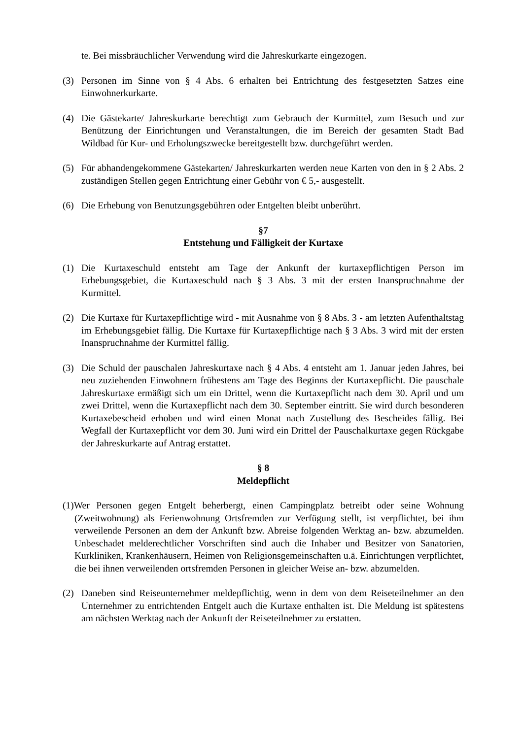te. Bei missbräuchlicher Verwendung wird die Jahreskurkarte eingezogen.
(3) Personen im Sinne von § 4 Abs. 6 erhalten bei Entrichtung des festgesetzten Satzes eine Einwohnerkurkarte.
(4) Die Gästekarte/ Jahreskurkarte berechtigt zum Gebrauch der Kurmittel, zum Besuch und zur Benützung der Einrichtungen und Veranstaltungen, die im Bereich der gesamten Stadt Bad Wildbad für Kur- und Erholungszwecke bereitgestellt bzw. durchgeführt werden.
(5) Für abhandengekommene Gästekarten/ Jahreskurkarten werden neue Karten von den in § 2 Abs. 2 zuständigen Stellen gegen Entrichtung einer Gebühr von € 5,- ausgestellt.
(6) Die Erhebung von Benutzungsgebühren oder Entgelten bleibt unberührt.
§7
Entstehung und Fälligkeit der Kurtaxe
(1) Die Kurtaxeschuld entsteht am Tage der Ankunft der kurtaxepflichtigen Person im Erhebungsgebiet, die Kurtaxeschuld nach § 3 Abs. 3 mit der ersten Inanspruchnahme der Kurmittel.
(2) Die Kurtaxe für Kurtaxepflichtige wird - mit Ausnahme von § 8 Abs. 3 - am letzten Aufenthaltstag im Erhebungsgebiet fällig. Die Kurtaxe für Kurtaxepflichtige nach § 3 Abs. 3 wird mit der ersten Inanspruchnahme der Kurmittel fällig.
(3) Die Schuld der pauschalen Jahreskurtaxe nach § 4 Abs. 4 entsteht am 1. Januar jeden Jahres, bei neu zuziehenden Einwohnern frühestens am Tage des Beginns der Kurtaxepflicht. Die pauschale Jahreskurtaxe ermäßigt sich um ein Drittel, wenn die Kurtaxepflicht nach dem 30. April und um zwei Drittel, wenn die Kurtaxepflicht nach dem 30. September eintritt. Sie wird durch besonderen Kurtaxebescheid erhoben und wird einen Monat nach Zustellung des Bescheides fällig. Bei Wegfall der Kurtaxepflicht vor dem 30. Juni wird ein Drittel der Pauschalkurtaxe gegen Rückgabe der Jahreskurkarte auf Antrag erstattet.
§ 8
Meldepflicht
(1)Wer Personen gegen Entgelt beherbergt, einen Campingplatz betreibt oder seine Wohnung (Zweitwohnung) als Ferienwohnung Ortsfremden zur Verfügung stellt, ist verpflichtet, bei ihm verweilende Personen an dem der Ankunft bzw. Abreise folgenden Werktag an- bzw. abzumelden. Unbeschadet melderechtlicher Vorschriften sind auch die Inhaber und Besitzer von Sanatorien, Kurkliniken, Krankenhäusern, Heimen von Religionsgemeinschaften u.ä. Einrichtungen verpflichtet, die bei ihnen verweilenden ortsfremden Personen in gleicher Weise an- bzw. abzumelden.
(2) Daneben sind Reiseunternehmer meldepflichtig, wenn in dem von dem Reiseteilnehmer an den Unternehmer zu entrichtenden Entgelt auch die Kurtaxe enthalten ist. Die Meldung ist spätestens am nächsten Werktag nach der Ankunft der Reiseteilnehmer zu erstatten.